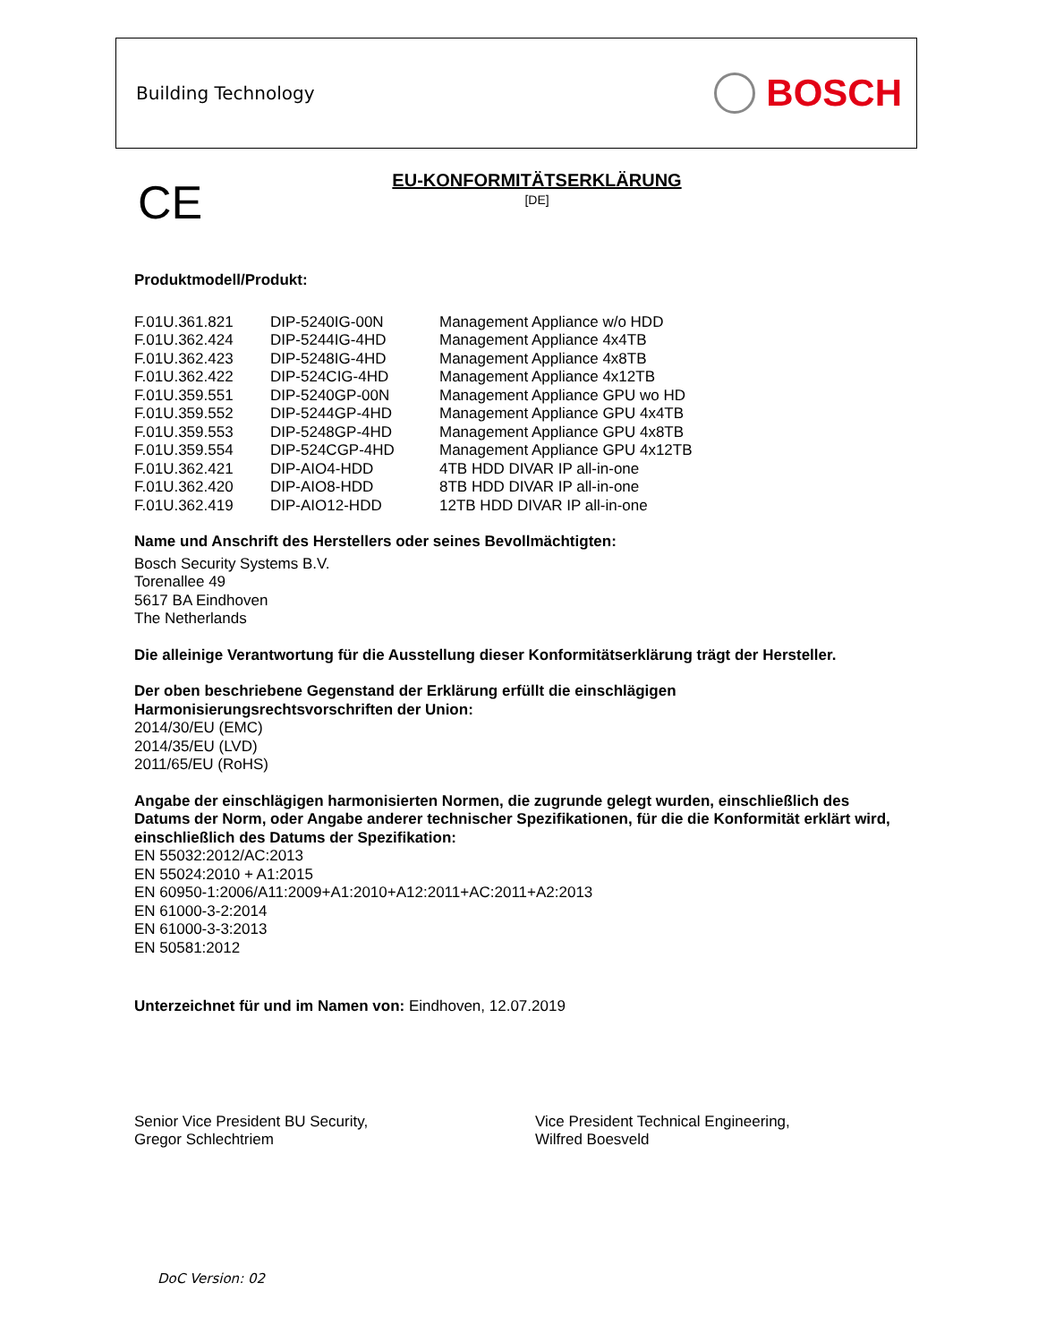Building Technology
BOSCH
CE
EU-KONFORMITÄTSERKLÄRUNG
[DE]
Produktmodell/Produkt:
| F.01U.361.821 | DIP-5240IG-00N | Management Appliance w/o HDD |
| F.01U.362.424 | DIP-5244IG-4HD | Management Appliance 4x4TB |
| F.01U.362.423 | DIP-5248IG-4HD | Management Appliance 4x8TB |
| F.01U.362.422 | DIP-524CIG-4HD | Management Appliance 4x12TB |
| F.01U.359.551 | DIP-5240GP-00N | Management Appliance GPU wo HD |
| F.01U.359.552 | DIP-5244GP-4HD | Management Appliance GPU 4x4TB |
| F.01U.359.553 | DIP-5248GP-4HD | Management Appliance GPU 4x8TB |
| F.01U.359.554 | DIP-524CGP-4HD | Management Appliance GPU 4x12TB |
| F.01U.362.421 | DIP-AIO4-HDD | 4TB HDD DIVAR IP all-in-one |
| F.01U.362.420 | DIP-AIO8-HDD | 8TB HDD DIVAR IP all-in-one |
| F.01U.362.419 | DIP-AIO12-HDD | 12TB HDD DIVAR IP all-in-one |
Name und Anschrift des Herstellers oder seines Bevollmächtigten:
Bosch Security Systems B.V.
Torenallee 49
5617 BA Eindhoven
The Netherlands
Die alleinige Verantwortung für die Ausstellung dieser Konformitätserklärung trägt der Hersteller.
Der oben beschriebene Gegenstand der Erklärung erfüllt die einschlägigen
Harmonisierungsrechtsvorschriften der Union:
2014/30/EU (EMC)
2014/35/EU (LVD)
2011/65/EU (RoHS)
Angabe der einschlägigen harmonisierten Normen, die zugrunde gelegt wurden, einschließlich des Datums der Norm, oder Angabe anderer technischer Spezifikationen, für die die Konformität erklärt wird, einschließlich des Datums der Spezifikation:
EN 55032:2012/AC:2013
EN 55024:2010 + A1:2015
EN 60950-1:2006/A11:2009+A1:2010+A12:2011+AC:2011+A2:2013
EN 61000-3-2:2014
EN 61000-3-3:2013
EN 50581:2012
Unterzeichnet für und im Namen von: Eindhoven, 12.07.2019
Senior Vice President BU Security,
Gregor Schlechtriem
Vice President Technical Engineering,
Wilfred Boesveld
DoC Version: 02